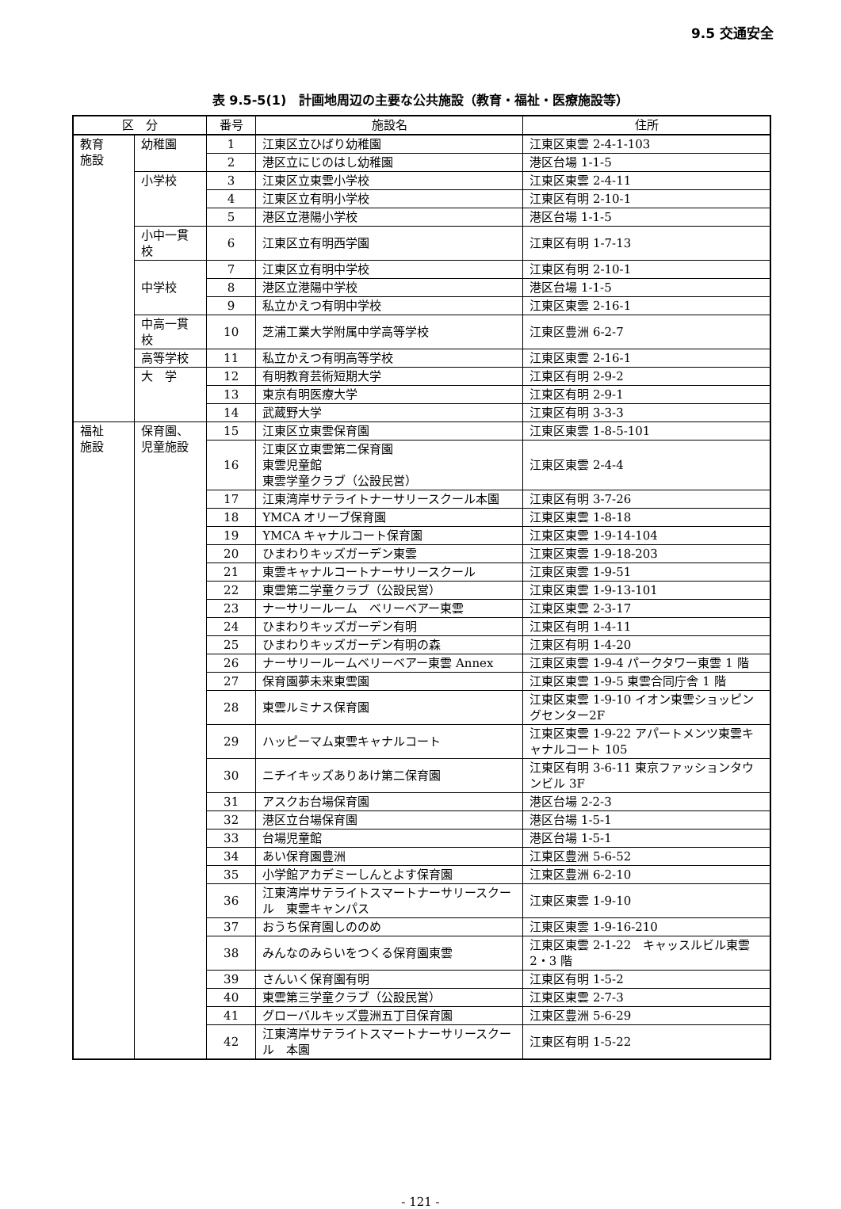9.5 交通安全
表 9.5-5(1)　計画地周辺の主要な公共施設（教育・福祉・医療施設等）
| 区 分 | | 番号 | 施設名 | 住所 |
| --- | --- | --- | --- | --- |
| 教育 施設 | 幼稚園 | 1 | 江東区立ひばり幼稚園 | 江東区東雲 2-4-1-103 |
| | | 2 | 港区立にじのはし幼稚園 | 港区台場 1-1-5 |
| | 小学校 | 3 | 江東区立東雲小学校 | 江東区東雲 2-4-11 |
| | | 4 | 江東区立有明小学校 | 江東区有明 2-10-1 |
| | | 5 | 港区立港陽小学校 | 港区台場 1-1-5 |
| | 小中一貫校 | 6 | 江東区立有明西学園 | 江東区有明 1-7-13 |
| | 中学校 | 7 | 江東区立有明中学校 | 江東区有明 2-10-1 |
| | | 8 | 港区立港陽中学校 | 港区台場 1-1-5 |
| | | 9 | 私立かえつ有明中学校 | 江東区東雲 2-16-1 |
| | 中高一貫校 | 10 | 芝浦工業大学附属中学高等学校 | 江東区豊洲 6-2-7 |
| | 高等学校 | 11 | 私立かえつ有明高等学校 | 江東区東雲 2-16-1 |
| | 大 学 | 12 | 有明教育芸術短期大学 | 江東区有明 2-9-2 |
| | | 13 | 東京有明医療大学 | 江東区有明 2-9-1 |
| | | 14 | 武蔵野大学 | 江東区有明 3-3-3 |
| 福祉 施設 | 保育園、 児童施設 | 15 | 江東区立東雲保育園 | 江東区東雲 1-8-5-101 |
| | | 16 | 江東区立東雲第二保育園 東雲児童館 東雲学童クラブ（公設民営） | 江東区東雲 2-4-4 |
| | | 17 | 江東湾岸サテライトナーサリースクール本園 | 江東区有明 3-7-26 |
| | | 18 | YMCA オリーブ保育園 | 江東区東雲 1-8-18 |
| | | 19 | YMCA キャナルコート保育園 | 江東区東雲 1-9-14-104 |
| | | 20 | ひまわりキッズガーデン東雲 | 江東区東雲 1-9-18-203 |
| | | 21 | 東雲キャナルコートナーサリースクール | 江東区東雲 1-9-51 |
| | | 22 | 東雲第二学童クラブ（公設民営） | 江東区東雲 1-9-13-101 |
| | | 23 | ナーサリールーム ベリーベアー東雲 | 江東区東雲 2-3-17 |
| | | 24 | ひまわりキッズガーデン有明 | 江東区有明 1-4-11 |
| | | 25 | ひまわりキッズガーデン有明の森 | 江東区有明 1-4-20 |
| | | 26 | ナーサリールームベリーベアー東雲 Annex | 江東区東雲 1-9-4 パークタワー東雲 1 階 |
| | | 27 | 保育園夢未来東雲園 | 江東区東雲 1-9-5 東雲合同庁舎 1 階 |
| | | 28 | 東雲ルミナス保育園 | 江東区東雲 1-9-10 イオン東雲ショッピングセンター2F |
| | | 29 | ハッピーマム東雲キャナルコート | 江東区東雲 1-9-22 アパートメンツ東雲キャナルコート 105 |
| | | 30 | ニチイキッズありあけ第二保育園 | 江東区有明 3-6-11 東京ファッションタウンビル 3F |
| | | 31 | アスクお台場保育園 | 港区台場 2-2-3 |
| | | 32 | 港区立台場保育園 | 港区台場 1-5-1 |
| | | 33 | 台場児童館 | 港区台場 1-5-1 |
| | | 34 | あい保育園豊洲 | 江東区豊洲 5-6-52 |
| | | 35 | 小学館アカデミーしんとよす保育園 | 江東区豊洲 6-2-10 |
| | | 36 | 江東湾岸サテライトスマートナーサリースクール 東雲キャンパス | 江東区東雲 1-9-10 |
| | | 37 | おうち保育園しののめ | 江東区東雲 1-9-16-210 |
| | | 38 | みんなのみらいをつくる保育園東雲 | 江東区東雲 2-1-22 キャッスルビル東雲 2・3 階 |
| | | 39 | さんいく保育園有明 | 江東区有明 1-5-2 |
| | | 40 | 東雲第三学童クラブ（公設民営） | 江東区東雲 2-7-3 |
| | | 41 | グローバルキッズ豊洲五丁目保育園 | 江東区豊洲 5-6-29 |
| | | 42 | 江東湾岸サテライトスマートナーサリースクール 本園 | 江東区有明 1-5-22 |
- 121 -